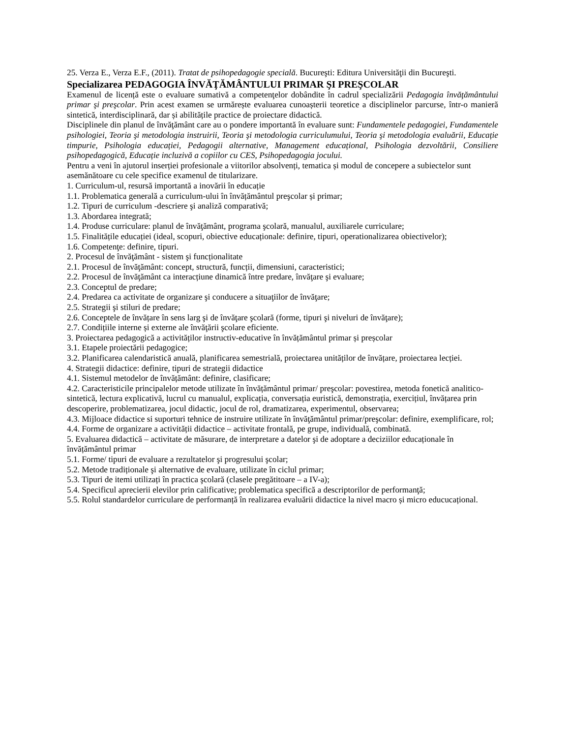25. Verza E., Verza E.F., (2011). Tratat de psihopedagogie specială. Bucureşti: Editura Universităţii din Bucureşti.
Specializarea PEDAGOGIA ÎNVĂŢĂMÂNTULUI PRIMAR ŞI PREŞCOLAR
Examenul de licență este o evaluare sumativă a competenţelor dobândite în cadrul specializării Pedagogia învăţământului primar şi preşcolar. Prin acest examen se urmărește evaluarea cunoașterii teoretice a disciplinelor parcurse, într-o manieră sintetică, interdisciplinară, dar și abilitățile practice de proiectare didactică.
Disciplinele din planul de învăţământ care au o pondere importantă în evaluare sunt: Fundamentele pedagogiei, Fundamentele psihologiei, Teoria şi metodologia instruirii, Teoria şi metodologia curriculumului, Teoria şi metodologia evaluării, Educație timpurie, Psihologia educației, Pedagogii alternative, Management educațional, Psihologia dezvoltării, Consiliere psihopedagogică, Educație incluzivă a copiilor cu CES, Psihopedagogia jocului.
Pentru a veni în ajutorul inserției profesionale a viitorilor absolvenți, tematica și modul de concepere a subiectelor sunt asemănătoare cu cele specifice examenul de titularizare.
1. Curriculum-ul, resursă importantă a inovării în educație
1.1. Problematica generală a curriculum-ului în învățământul preşcolar și primar;
1.2. Tipuri de curriculum -descriere şi analiză comparativă;
1.3. Abordarea integrată;
1.4. Produse curriculare: planul de învăţământ, programa şcolară, manualul, auxiliarele curriculare;
1.5. Finalitățile educației (ideal, scopuri, obiective educaționale: definire, tipuri, operationalizarea obiectivelor);
1.6. Competenţe: definire, tipuri.
2. Procesul de învăţământ - sistem şi funcționalitate
2.1. Procesul de învăţământ: concept, structură, funcții, dimensiuni, caracteristici;
2.2. Procesul de învăţământ ca interacțiune dinamică între predare, învăţare şi evaluare;
2.3. Conceptul de predare;
2.4. Predarea ca activitate de organizare şi conducere a situaţiilor de învăţare;
2.5. Strategii şi stiluri de predare;
2.6. Conceptele de învățare în sens larg şi de învăţare şcolară (forme, tipuri şi niveluri de învăţare);
2.7. Condițiile interne și externe ale învăţării şcolare eficiente.
3. Proiectarea pedagogică a activităților instructiv-educative în învățământul primar și preșcolar
3.1. Etapele proiectării pedagogice;
3.2. Planificarea calendaristică anuală, planificarea semestrială, proiectarea unităților de învățare, proiectarea lecției.
4. Strategii didactice: definire, tipuri de strategii didactice
4.1. Sistemul metodelor de învățământ: definire, clasificare;
4.2. Caracteristicile principalelor metode utilizate în învățământul primar/ preşcolar: povestirea, metoda fonetică analitico-sintetică, lectura explicativă, lucrul cu manualul, explicația, conversația euristică, demonstrația, exercițiul, învățarea prin descoperire, problematizarea, jocul didactic, jocul de rol, dramatizarea, experimentul, observarea;
4.3. Mijloace didactice si suporturi tehnice de instruire utilizate în învăţământul primar/preşcolar: definire, exemplificare, rol;
4.4. Forme de organizare a activității didactice – activitate frontală, pe grupe, individuală, combinată.
5. Evaluarea didactică – activitate de măsurare, de interpretare a datelor şi de adoptare a deciziilor educaționale în învățământul primar
5.1. Forme/ tipuri de evaluare a rezultatelor şi progresului şcolar;
5.2. Metode tradiționale şi alternative de evaluare, utilizate în ciclul primar;
5.3. Tipuri de itemi utilizați în practica şcolară (clasele pregătitoare – a IV-a);
5.4. Specificul aprecierii elevilor prin calificative; problematica specifică a descriptorilor de performanţă;
5.5. Rolul standardelor curriculare de performanță în realizarea evaluării didactice la nivel macro și micro educucațional.